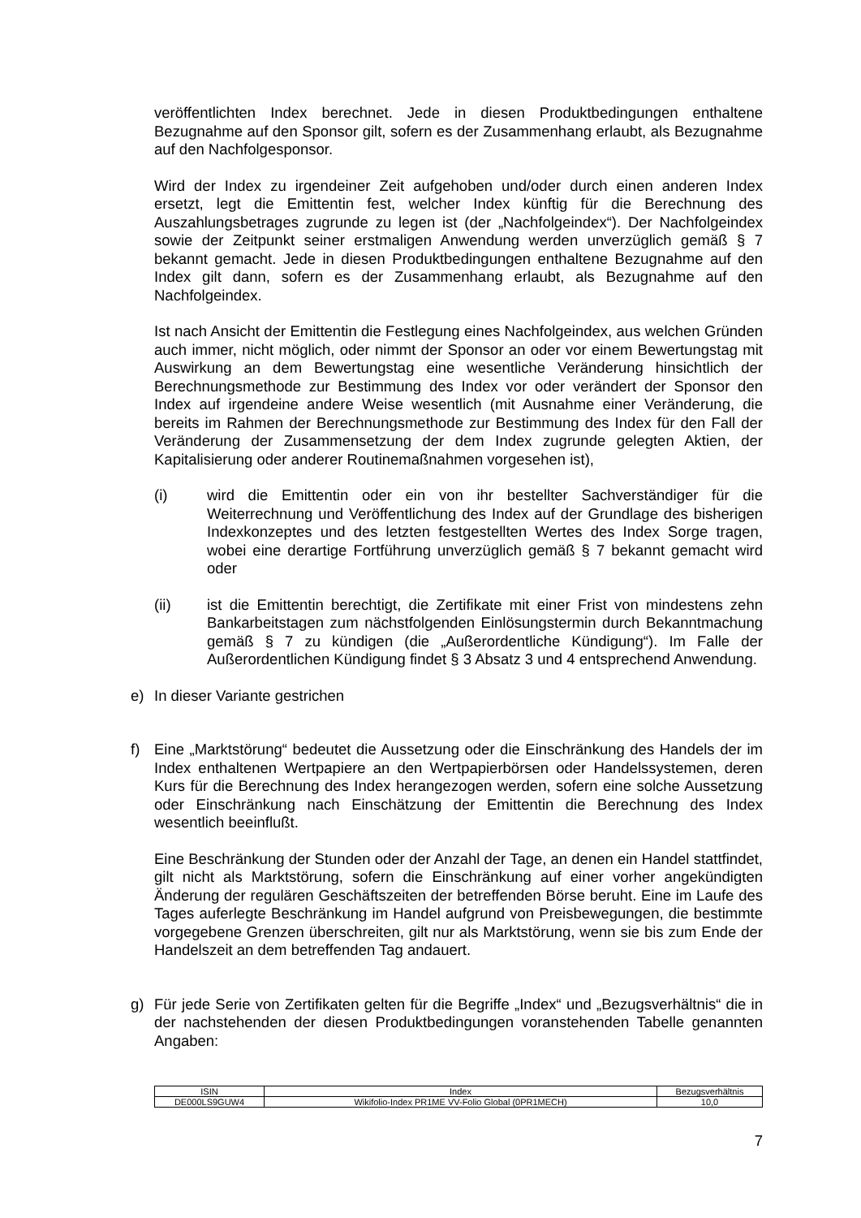veröffentlichten Index berechnet. Jede in diesen Produktbedingungen enthaltene Bezugnahme auf den Sponsor gilt, sofern es der Zusammenhang erlaubt, als Bezugnahme auf den Nachfolgesponsor.
Wird der Index zu irgendeiner Zeit aufgehoben und/oder durch einen anderen Index ersetzt, legt die Emittentin fest, welcher Index künftig für die Berechnung des Auszahlungsbetrages zugrunde zu legen ist (der „Nachfolgeindex“). Der Nachfolgeindex sowie der Zeitpunkt seiner erstmaligen Anwendung werden unverzüglich gemäß § 7 bekannt gemacht. Jede in diesen Produktbedingungen enthaltene Bezugnahme auf den Index gilt dann, sofern es der Zusammenhang erlaubt, als Bezugnahme auf den Nachfolgeindex.
Ist nach Ansicht der Emittentin die Festlegung eines Nachfolgeindex, aus welchen Gründen auch immer, nicht möglich, oder nimmt der Sponsor an oder vor einem Bewertungstag mit Auswirkung an dem Bewertungstag eine wesentliche Veränderung hinsichtlich der Berechnungsmethode zur Bestimmung des Index vor oder verändert der Sponsor den Index auf irgendeine andere Weise wesentlich (mit Ausnahme einer Veränderung, die bereits im Rahmen der Berechnungsmethode zur Bestimmung des Index für den Fall der Veränderung der Zusammensetzung der dem Index zugrunde gelegten Aktien, der Kapitalisierung oder anderer Routinemaßnahmen vorgesehen ist),
(i) wird die Emittentin oder ein von ihr bestellter Sachverständiger für die Weiterrechnung und Veröffentlichung des Index auf der Grundlage des bisherigen Indexkonzeptes und des letzten festgestellten Wertes des Index Sorge tragen, wobei eine derartige Fortführung unverzüglich gemäß § 7 bekannt gemacht wird oder
(ii) ist die Emittentin berechtigt, die Zertifikate mit einer Frist von mindestens zehn Bankarbeitstagen zum nächstfolgenden Einlösungstermin durch Bekanntmachung gemäß § 7 zu kündigen (die „Außerordentliche Kündigung“). Im Falle der Außerordentlichen Kündigung findet § 3 Absatz 3 und 4 entsprechend Anwendung.
e) In dieser Variante gestrichen
f) Eine „Marktstörung“ bedeutet die Aussetzung oder die Einschränkung des Handels der im Index enthaltenen Wertpapiere an den Wertpapierbörsen oder Handelssystemen, deren Kurs für die Berechnung des Index herangezogen werden, sofern eine solche Aussetzung oder Einschränkung nach Einschätzung der Emittentin die Berechnung des Index wesentlich beeinflußt.
Eine Beschränkung der Stunden oder der Anzahl der Tage, an denen ein Handel stattfindet, gilt nicht als Marktstörung, sofern die Einschränkung auf einer vorher angekündigten Änderung der regulären Geschäftszeiten der betreffenden Börse beruht. Eine im Laufe des Tages auferlegte Beschränkung im Handel aufgrund von Preisbewegungen, die bestimmte vorgegebene Grenzen überschreiten, gilt nur als Marktstörung, wenn sie bis zum Ende der Handelszeit an dem betreffenden Tag andauert.
g) Für jede Serie von Zertifikaten gelten für die Begriffe „Index“ und „Bezugsverhältnis“ die in der nachstehenden der diesen Produktbedingungen voranstehenden Tabelle genannten Angaben:
| ISIN | Index | Bezugsverhältnis |
| --- | --- | --- |
| DE000LS9GUW4 | Wikifolio-Index PR1ME VV-Folio Global (0PR1MECH) | 10,0 |
7